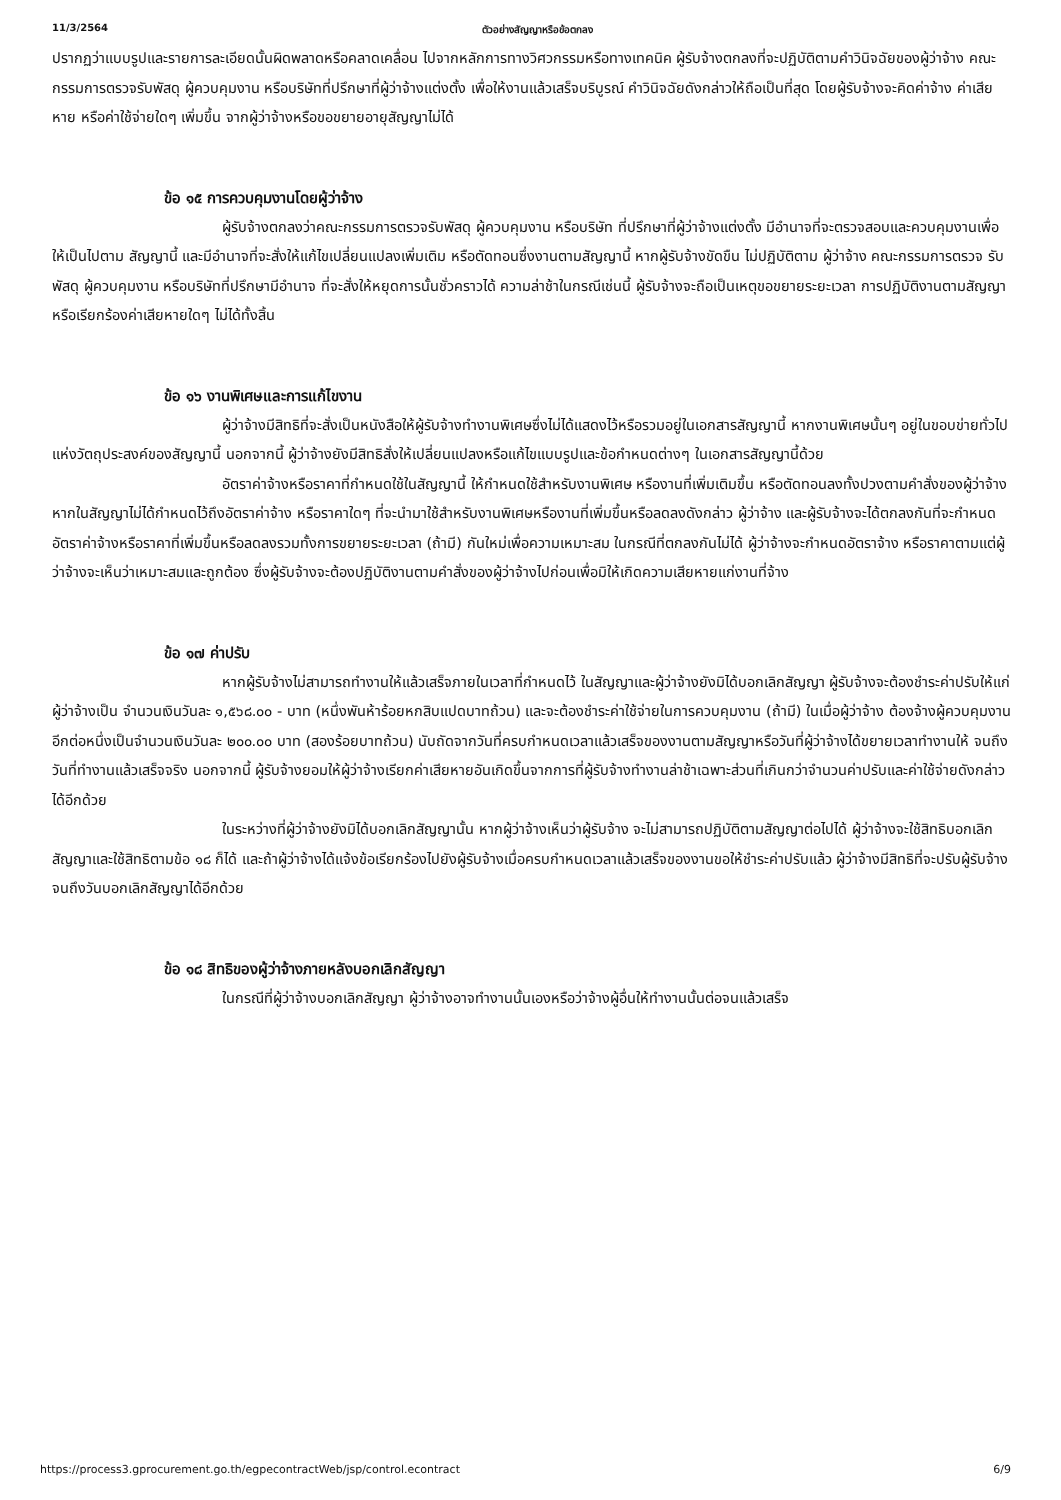11/3/2564 ตัวอย่างสัญญาหรือข้อตกลง
ปรากฏว่าแบบรูปและรายการละเอียดนั้นผิดพลาดหรือคลาดเคลื่อน ไปจากหลักการทางวิศวกรรมหรือทางเทคนิค ผู้รับจ้างตกลงที่จะปฏิบัติตามคำวินิจฉัยของผู้ว่าจ้าง คณะกรรมการตรวจรับพัสดุ ผู้ควบคุมงาน หรือบริษัทที่ปรึกษาที่ผู้ว่าจ้างแต่งตั้ง เพื่อให้งานแล้วเสร็จบริบูรณ์ คำวินิจฉัยดังกล่าวให้ถือเป็นที่สุด โดยผู้รับจ้างจะคิดค่าจ้าง ค่าเสียหาย หรือค่าใช้จ่ายใดๆ เพิ่มขึ้น จากผู้ว่าจ้างหรือขอขยายอายุสัญญาไม่ได้
ข้อ ๑๕ การควบคุมงานโดยผู้ว่าจ้าง
ผู้รับจ้างตกลงว่าคณะกรรมการตรวจรับพัสดุ ผู้ควบคุมงาน หรือบริษัท ที่ปรึกษาที่ผู้ว่าจ้างแต่งตั้ง มีอำนาจที่จะตรวจสอบและควบคุมงานเพื่อให้เป็นไปตาม สัญญานี้ และมีอำนาจที่จะสั่งให้แก้ไขเปลี่ยนแปลงเพิ่มเติม หรือตัดทอนซึ่งงานตามสัญญานี้ หากผู้รับจ้างขัดขืน ไม่ปฏิบัติตาม ผู้ว่าจ้าง คณะกรรมการตรวจ รับพัสดุ ผู้ควบคุมงาน หรือบริษัทที่ปรึกษามีอำนาจ ที่จะสั่งให้หยุดการนั้นชั่วคราวได้ ความล่าช้าในกรณีเช่นนี้ ผู้รับจ้างจะถือเป็นเหตุขอขยายระยะเวลา การปฏิบัติงานตามสัญญาหรือเรียกร้องค่าเสียหายใดๆ ไม่ได้ทั้งสิ้น
ข้อ ๑๖ งานพิเศษและการแก้ไขงาน
ผู้ว่าจ้างมีสิทธิที่จะสั่งเป็นหนังสือให้ผู้รับจ้างทำงานพิเศษซึ่งไม่ได้แสดงไว้หรือรวมอยู่ในเอกสารสัญญานี้ หากงานพิเศษนั้นๆ อยู่ในขอบข่ายทั่วไปแห่งวัตถุประสงค์ของสัญญานี้ นอกจากนี้ ผู้ว่าจ้างยังมีสิทธิสั่งให้เปลี่ยนแปลงหรือแก้ไขแบบรูปและข้อกำหนดต่างๆ ในเอกสารสัญญานี้ด้วย
อัตราค่าจ้างหรือราคาที่กำหนดใช้ในสัญญานี้ ให้กำหนดใช้สำหรับงานพิเศษ หรืองานที่เพิ่มเติมขึ้น หรือตัดทอนลงทั้งปวงตามคำสั่งของผู้ว่าจ้าง หากในสัญญาไม่ได้กำหนดไว้ถึงอัตราค่าจ้าง หรือราคาใดๆ ที่จะนำมาใช้สำหรับงานพิเศษหรืองานที่เพิ่มขึ้นหรือลดลงดังกล่าว ผู้ว่าจ้าง และผู้รับจ้างจะได้ตกลงกันที่จะกำหนดอัตราค่าจ้างหรือราคาที่เพิ่มขึ้นหรือลดลงรวมทั้งการขยายระยะเวลา (ถ้ามี) กันใหม่เพื่อความเหมาะสม ในกรณีที่ตกลงกันไม่ได้ ผู้ว่าจ้างจะกำหนดอัตราจ้าง หรือราคาตามแต่ผู้ว่าจ้างจะเห็นว่าเหมาะสมและถูกต้อง ซึ่งผู้รับจ้างจะต้องปฏิบัติงานตามคำสั่งของผู้ว่าจ้างไปก่อนเพื่อมิให้เกิดความเสียหายแก่งานที่จ้าง
ข้อ ๑๗ ค่าปรับ
หากผู้รับจ้างไม่สามารถทำงานให้แล้วเสร็จภายในเวลาที่กำหนดไว้ ในสัญญาและผู้ว่าจ้างยังมิได้บอกเลิกสัญญา ผู้รับจ้างจะต้องชำระค่าปรับให้แก่ผู้ว่าจ้างเป็น จำนวนเงินวันละ ๑,๕๖๘.๐๐ - บาท (หนึ่งพันห้าร้อยหกสิบแปดบาทถ้วน) และจะต้องชำระค่าใช้จ่ายในการควบคุมงาน (ถ้ามี) ในเมื่อผู้ว่าจ้าง ต้องจ้างผู้ควบคุมงานอีกต่อหนึ่งเป็นจำนวนเงินวันละ ๒๐๐.๐๐ บาท (สองร้อยบาทถ้วน) นับถัดจากวันที่ครบกำหนดเวลาแล้วเสร็จของงานตามสัญญาหรือวันที่ผู้ว่าจ้างได้ขยายเวลาทำงานให้ จนถึงวันที่ทำงานแล้วเสร็จจริง นอกจากนี้ ผู้รับจ้างยอมให้ผู้ว่าจ้างเรียกค่าเสียหายอันเกิดขึ้นจากการที่ผู้รับจ้างทำงานล่าช้าเฉพาะส่วนที่เกินกว่าจำนวนค่าปรับและค่าใช้จ่ายดังกล่าวได้อีกด้วย
ในระหว่างที่ผู้ว่าจ้างยังมิได้บอกเลิกสัญญานั้น หากผู้ว่าจ้างเห็นว่าผู้รับจ้าง จะไม่สามารถปฏิบัติตามสัญญาต่อไปได้ ผู้ว่าจ้างจะใช้สิทธิบอกเลิกสัญญาและใช้สิทธิตามข้อ ๑๘ ก็ได้ และถ้าผู้ว่าจ้างได้แจ้งข้อเรียกร้องไปยังผู้รับจ้างเมื่อครบกำหนดเวลาแล้วเสร็จของงานขอให้ชำระค่าปรับแล้ว ผู้ว่าจ้างมีสิทธิที่จะปรับผู้รับจ้างจนถึงวันบอกเลิกสัญญาได้อีกด้วย
ข้อ ๑๘ สิทธิของผู้ว่าจ้างภายหลังบอกเลิกสัญญา
ในกรณีที่ผู้ว่าจ้างบอกเลิกสัญญา ผู้ว่าจ้างอาจทำงานนั้นเองหรือว่าจ้างผู้อื่นให้ทำงานนั้นต่อจนแล้วเสร็จ
https://process3.gprocurement.go.th/egpecontractWeb/jsp/control.econtract 6/9